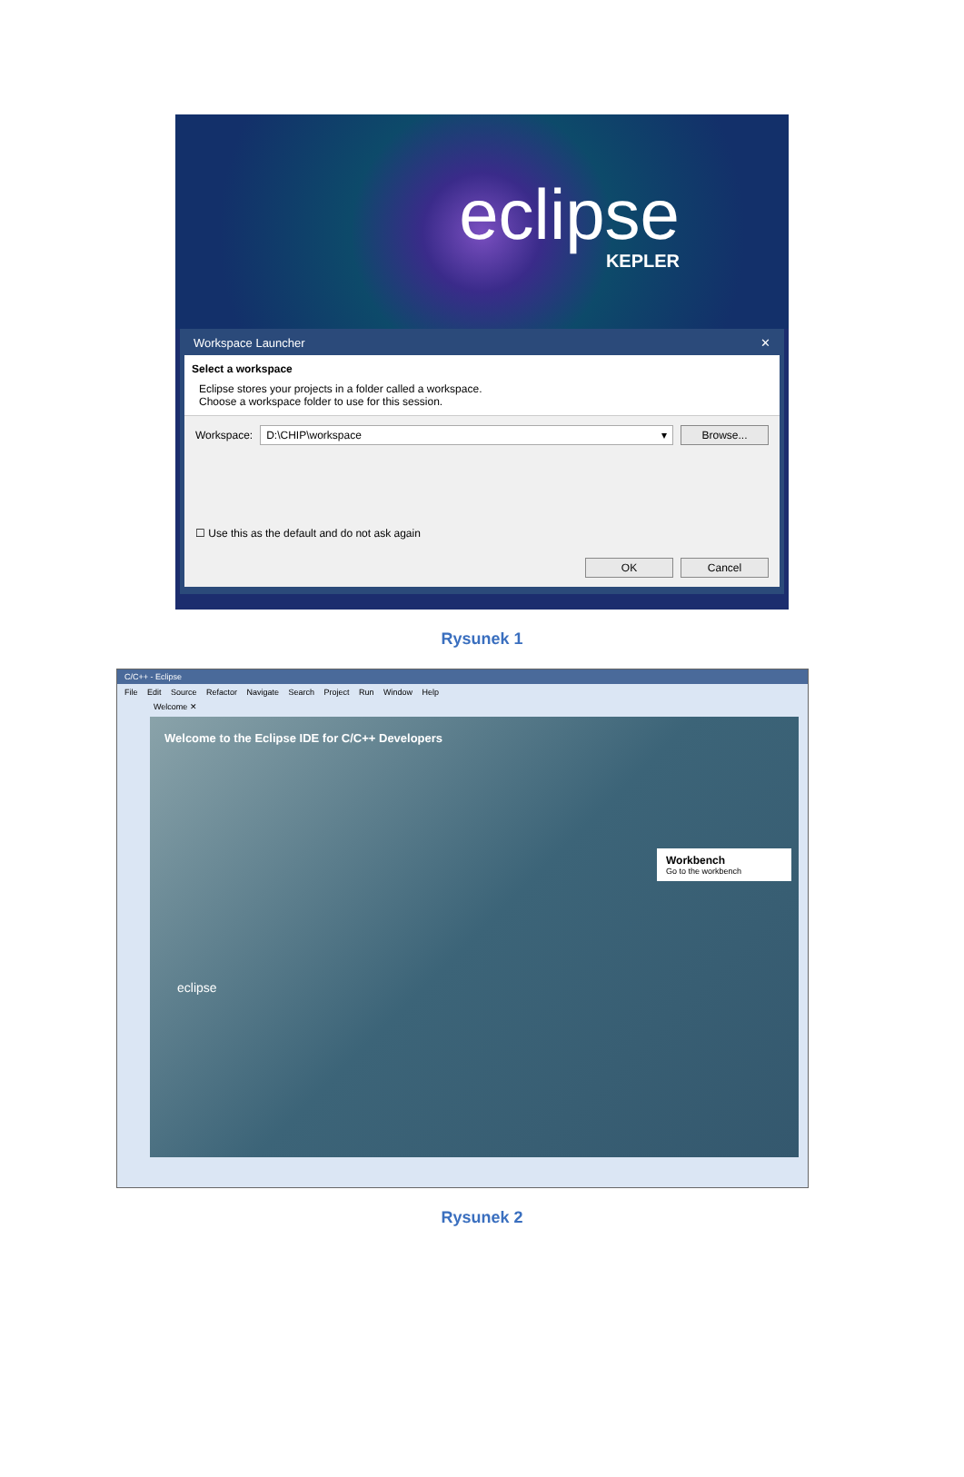eclipse
KEPLER
Workspace Launcher ✕
Select a workspace
Eclipse stores your projects in a folder called a workspace.
Choose a workspace folder to use for this session.
Workspace: D:\CHIP\workspace ▾ Browse...
☐ Use this as the default and do not ask again
OK Cancel
Rysunek 1
C/C++ - Eclipse
File Edit Source Refactor Navigate Search Project Run Window Help
Welcome ✕
Welcome to the Eclipse IDE for C/C++ Developers
eclipse
Workbench
Go to the workbench
Rysunek 2